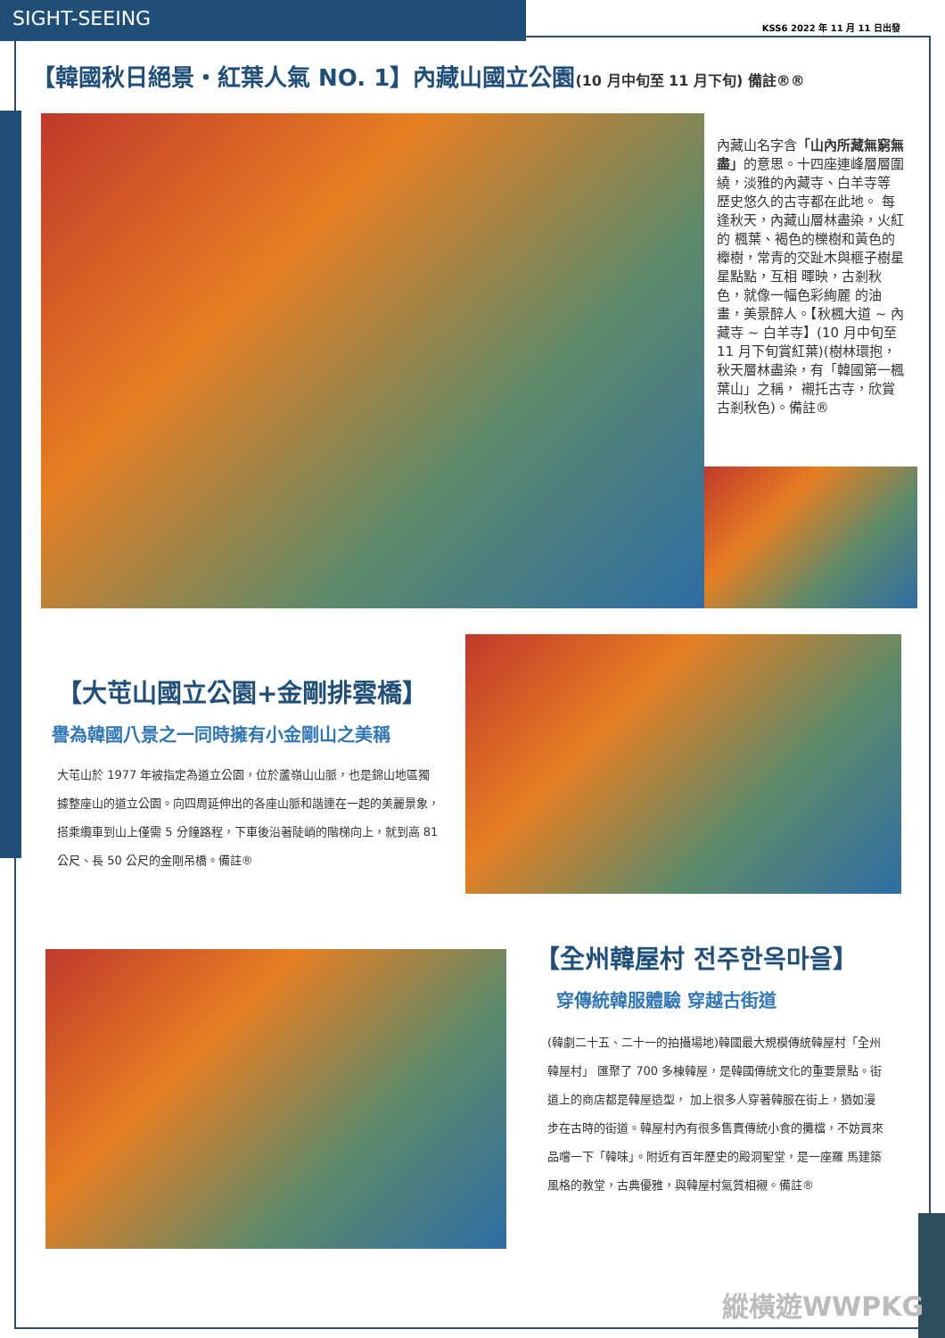SIGHT-SEEING
KSS6 2022 年 11 月 11 日出發
【韓國秋日絕景・紅葉人氣 NO. 1】內藏山國立公園(10 月中旬至 11 月下旬) 備註®®
內藏山名字含「山內所藏無窮無盡」的意思。十四座連峰層層圍繞，淡雅的內藏寺、白羊寺等 歷史悠久的古寺都在此地。 每逢秋天，內藏山層林盡染，火紅的 楓葉、褐色的櫟樹和黃色的櫸樹，常青的交趾木與榧子樹星星點點，互相 暉映，古剎秋色，就像一幅色彩絢麗 的油畫，美景醉人。【秋楓大道 ~ 內藏寺 ~ 白羊寺】(10 月中旬至 11 月下旬賞紅葉)(樹林環抱，秋天層林盡染，有「韓國第一楓葉山」之稱， 襯托古寺，欣賞古剎秋色)。備註®
【大芚山國立公園+金剛排雲橋】
譽為韓國八景之一同時擁有小金剛山之美稱
大芚山於 1977 年被指定為道立公園，位於蘆嶺山山脈，也是錦山地區獨據整座山的道立公園。向四周延伸出的各座山脈和諧連在一起的美麗景象，搭乘纜車到山上僅需 5 分鐘路程，下車後沿著陡峭的階梯向上，就到高 81 公尺、長 50 公尺的金剛吊橋。備註®
【全州韓屋村 전주한옥마을】
穿傳統韓服體驗 穿越古街道
(韓劇二十五、二十一的拍攝場地)韓國最大規模傳統韓屋村「全州韓屋村」 匯聚了 700 多棟韓屋，是韓國傳統文化的重要景點。街道上的商店都是韓屋造型， 加上很多人穿著韓服在街上，猶如漫步在古時的街道。韓屋村內有很多售賣傳統小食的攤檔，不妨買來品嚐一下「韓味」。附近有百年歷史的殿洞聖堂，是一座羅 馬建築風格的教堂，古典優雅，與韓屋村氣質相襯。備註®
縱橫遊WWPKG